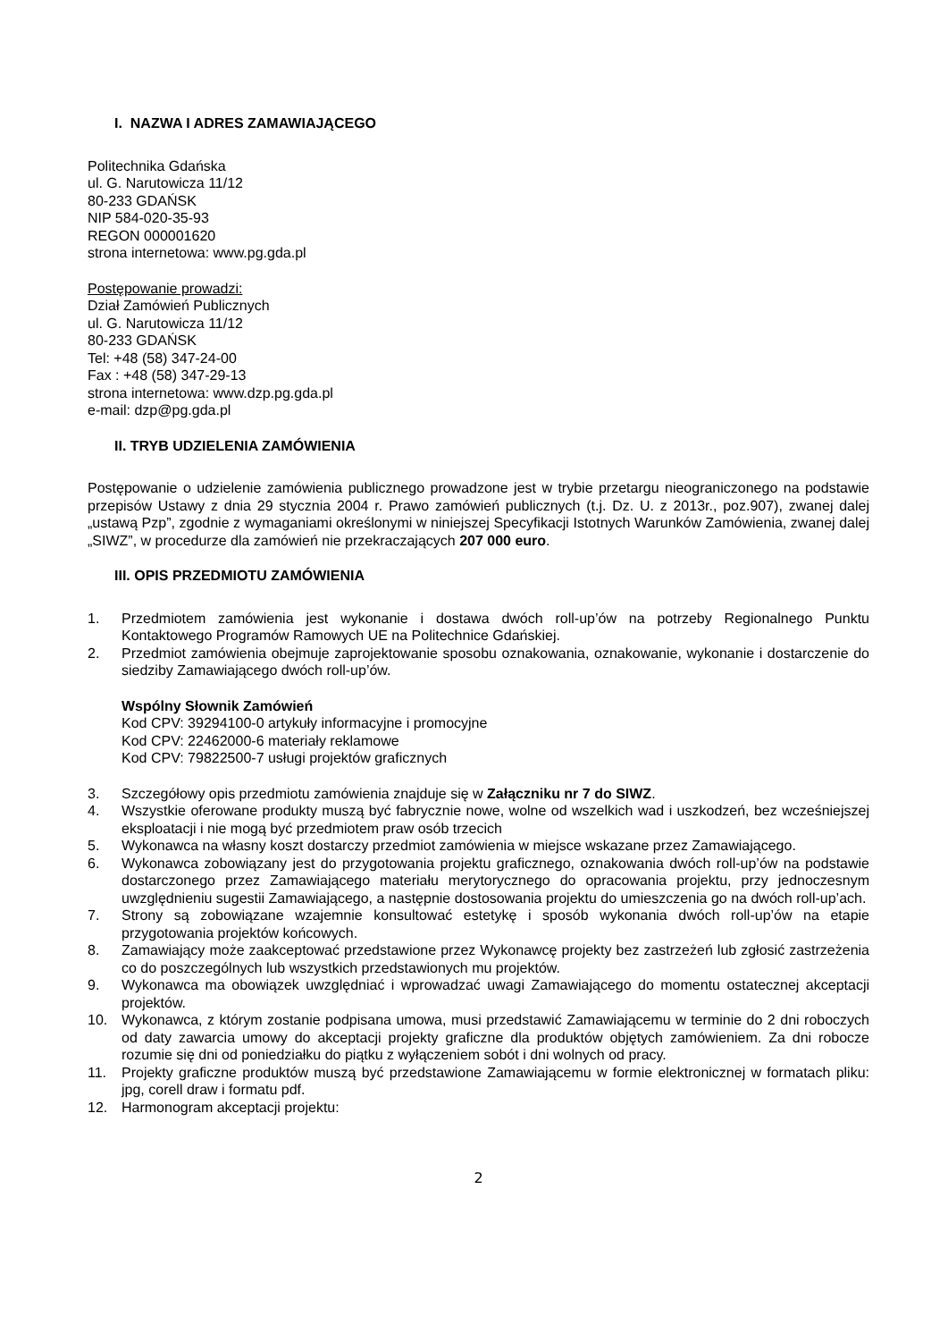I. NAZWA I ADRES ZAMAWIAJĄCEGO
Politechnika Gdańska
ul. G. Narutowicza 11/12
80-233 GDAŃSK
NIP 584-020-35-93
REGON 000001620
strona internetowa: www.pg.gda.pl
Postępowanie prowadzi:
Dział Zamówień Publicznych
ul. G. Narutowicza 11/12
80-233 GDAŃSK
Tel: +48 (58) 347-24-00
Fax : +48 (58) 347-29-13
strona internetowa: www.dzp.pg.gda.pl
e-mail: dzp@pg.gda.pl
II. TRYB UDZIELENIA ZAMÓWIENIA
Postępowanie o udzielenie zamówienia publicznego prowadzone jest w trybie przetargu nieograniczonego na podstawie przepisów Ustawy z dnia 29 stycznia 2004 r. Prawo zamówień publicznych (t.j. Dz. U. z 2013r., poz.907), zwanej dalej „ustawą Pzp”, zgodnie z wymaganiami określonymi w niniejszej Specyfikacji Istotnych Warunków Zamówienia, zwanej dalej „SIWZ”, w procedurze dla zamówień nie przekraczających 207 000 euro.
III. OPIS PRZEDMIOTU ZAMÓWIENIA
1. Przedmiotem zamówienia jest wykonanie i dostawa dwóch roll-up’ów na potrzeby Regionalnego Punktu Kontaktowego Programów Ramowych UE na Politechnice Gdańskiej.
2. Przedmiot zamówienia obejmuje zaprojektowanie sposobu oznakowania, oznakowanie, wykonanie i dostarczenie do siedziby Zamawiającego dwóch roll-up’ów.
Wspólny Słownik Zamówień
Kod CPV: 39294100-0 artykuły informacyjne i promocyjne
Kod CPV: 22462000-6 materiały reklamowe
Kod CPV: 79822500-7 usługi projektów graficznych
3. Szczegółowy opis przedmiotu zamówienia znajduje się w Załączniku nr 7 do SIWZ.
4. Wszystkie oferowane produkty muszą być fabrycznie nowe, wolne od wszelkich wad i uszkodzeń, bez wcześniejszej eksploatacji i nie mogą być przedmiotem praw osób trzecich
5. Wykonawca na własny koszt dostarczy przedmiot zamówienia w miejsce wskazane przez Zamawiającego.
6. Wykonawca zobowiązany jest do przygotowania projektu graficznego, oznakowania dwóch roll-up’ów na podstawie dostarczonego przez Zamawiającego materiału merytorycznego do opracowania projektu, przy jednoczesnym uwzględnieniu sugestii Zamawiającego, a następnie dostosowania projektu do umieszczenia go na dwóch roll-up’ach.
7. Strony są zobowiązane wzajemnie konsultować estetykę i sposób wykonania dwóch roll-up’ów na etapie przygotowania projektów końcowych.
8. Zamawiający może zaakceptować przedstawione przez Wykonawcę projekty bez zastrzeżeń lub zgłosić zastrzeżenia co do poszczególnych lub wszystkich przedstawionych mu projektów.
9. Wykonawca ma obowiązek uwzględniać i wprowadzać uwagi Zamawiającego do momentu ostatecznej akceptacji projektów.
10. Wykonawca, z którym zostanie podpisana umowa, musi przedstawić Zamawiającemu w terminie do 2 dni roboczych od daty zawarcia umowy do akceptacji projekty graficzne dla produktów objętych zamówieniem. Za dni robocze rozumie się dni od poniedziałku do piątku z wyłączeniem sobót i dni wolnych od pracy.
11. Projekty graficzne produktów muszą być przedstawione Zamawiającemu w formie elektronicznej w formatach pliku: jpg, corell draw i formatu pdf.
12. Harmonogram akceptacji projektu:
2